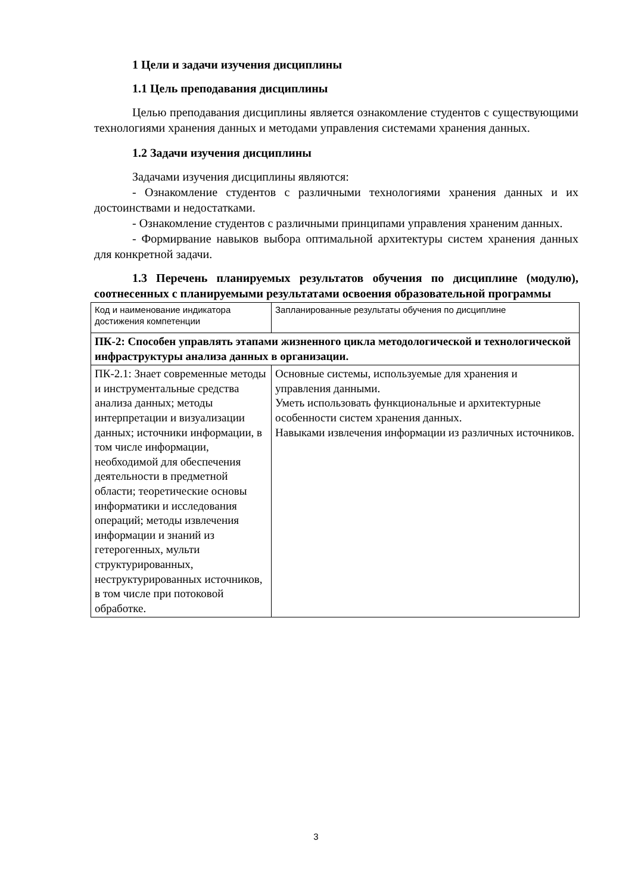1 Цели и задачи изучения дисциплины
1.1 Цель преподавания дисциплины
Целью преподавания дисциплины является ознакомление студентов с существующими технологиями хранения данных и методами управления системами хранения данных.
1.2 Задачи изучения дисциплины
Задачами изучения дисциплины являются:
- Ознакомление студентов с различными технологиями хранения данных и их достоинствами и недостатками.
- Ознакомление студентов с различными принципами управления храненим данных.
- Формирвание навыков выбора оптимальной архитектуры систем хранения данных для конкретной задачи.
1.3 Перечень планируемых результатов обучения по дисциплине (модулю), соотнесенных с планируемыми результатами освоения образовательной программы
| Код и наименование индикатора достижения компетенции | Запланированные результаты обучения по дисциплине |
| ПК-2: Способен управлять этапами жизненного цикла методологической и технологической инфраструктуры анализа данных в организации. | |
| ПК-2.1: Знает современные методы и инструментальные средства анализа данных; методы интерпретации и визуализации данных; источники информации, в том числе информации, необходимой для обеспечения деятельности в предметной области; теоретические основы информатики и исследования операций; методы извлечения информации и знаний из гетерогенных, мульти структурированных, неструктурированных источников, в том числе при потоковой обработке. | Основные системы, используемые для хранения и управления данными. Уметь использовать функциональные и архитектурные особенности систем хранения данных. Навыками извлечения информации из различных источников. |
3